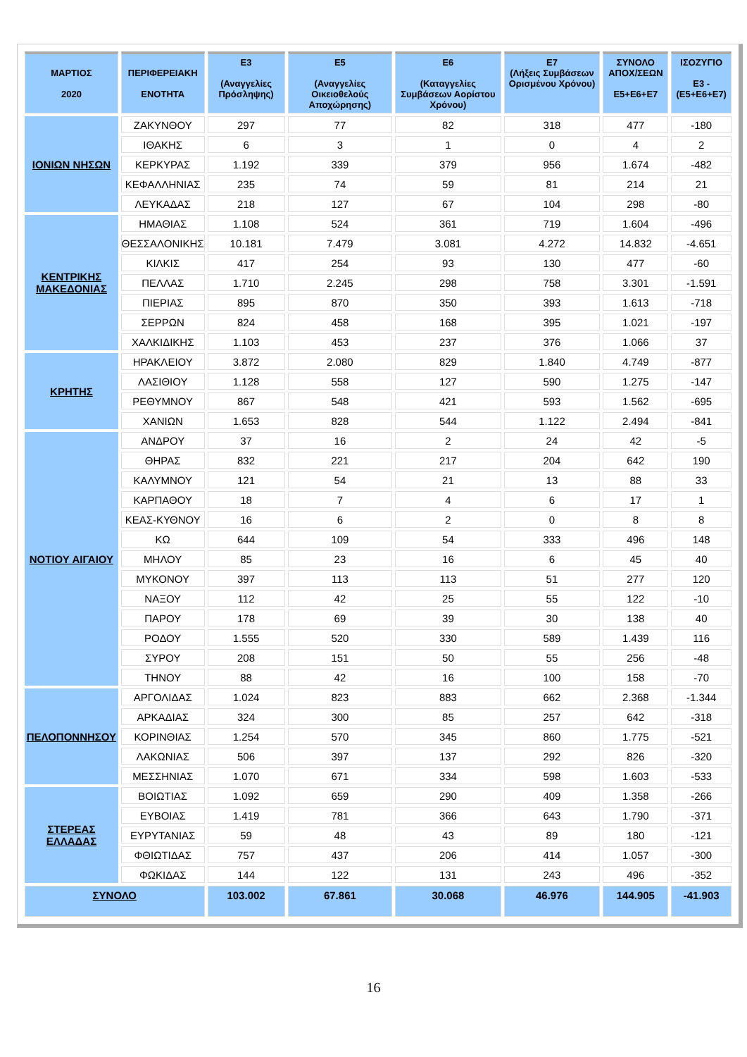| ΜΑΡΤΙΟΣ 2020 | ΠΕΡΙΦΕΡΕΙΑΚΗ ΕΝΟΤΗΤΑ | Ε3 (Αναγγελίες Πρόσληψης) | Ε5 (Αναγγελίες Οικειοθελούς Αποχώρησης) | Ε6 (Καταγγελίες Συμβάσεων Αορίστου Χρόνου) | Ε7 (Λήξεις Συμβάσεων Ορισμένου Χρόνου) | ΣΥΝΟΛΟ ΑΠΟΧ/ΣΕΩΝ Ε5+Ε6+Ε7 | ΙΣΟΖΥΓΙΟ Ε3 -(Ε5+Ε6+Ε7) |
| --- | --- | --- | --- | --- | --- | --- | --- |
| ΙΟΝΙΩΝ ΝΗΣΩΝ | ΖΑΚΥΝΘΟΥ | 297 | 77 | 82 | 318 | 477 | -180 |
| | ΙΘΑΚΗΣ | 6 | 3 | 1 | 0 | 4 | 2 |
| | ΚΕΡΚΥΡΑΣ | 1.192 | 339 | 379 | 956 | 1.674 | -482 |
| | ΚΕΦΑΛΛΗΝΙΑΣ | 235 | 74 | 59 | 81 | 214 | 21 |
| | ΛΕΥΚΑΔΑΣ | 218 | 127 | 67 | 104 | 298 | -80 |
| ΚΕΝΤΡΙΚΗΣ ΜΑΚΕΔΟΝΙΑΣ | ΗΜΑΘΙΑΣ | 1.108 | 524 | 361 | 719 | 1.604 | -496 |
| | ΘΕΣΣΑΛΟΝΙΚΗΣ | 10.181 | 7.479 | 3.081 | 4.272 | 14.832 | -4.651 |
| | ΚΙΛΚΙΣ | 417 | 254 | 93 | 130 | 477 | -60 |
| | ΠΕΛΛΑΣ | 1.710 | 2.245 | 298 | 758 | 3.301 | -1.591 |
| | ΠΙΕΡΙΑΣ | 895 | 870 | 350 | 393 | 1.613 | -718 |
| | ΣΕΡΡΩΝ | 824 | 458 | 168 | 395 | 1.021 | -197 |
| | ΧΑΛΚΙΔΙΚΗΣ | 1.103 | 453 | 237 | 376 | 1.066 | 37 |
| ΚΡΗΤΗΣ | ΗΡΑΚΛΕΙΟΥ | 3.872 | 2.080 | 829 | 1.840 | 4.749 | -877 |
| | ΛΑΣΙΘΙΟΥ | 1.128 | 558 | 127 | 590 | 1.275 | -147 |
| | ΡΕΘΥΜΝΟΥ | 867 | 548 | 421 | 593 | 1.562 | -695 |
| | ΧΑΝΙΩΝ | 1.653 | 828 | 544 | 1.122 | 2.494 | -841 |
| ΝΟΤΙΟΥ ΑΙΓΑΙΟΥ | ΑΝΔΡΟΥ | 37 | 16 | 2 | 24 | 42 | -5 |
| | ΘΗΡΑΣ | 832 | 221 | 217 | 204 | 642 | 190 |
| | ΚΑΛΥΜΝΟΥ | 121 | 54 | 21 | 13 | 88 | 33 |
| | ΚΑΡΠΑΘΟΥ | 18 | 7 | 4 | 6 | 17 | 1 |
| | ΚΕΑΣ-ΚΥΘΝΟΥ | 16 | 6 | 2 | 0 | 8 | 8 |
| | ΚΩ | 644 | 109 | 54 | 333 | 496 | 148 |
| | ΜΗΛΟΥ | 85 | 23 | 16 | 6 | 45 | 40 |
| | ΜΥΚΟΝΟΥ | 397 | 113 | 113 | 51 | 277 | 120 |
| | ΝΑΞΟΥ | 112 | 42 | 25 | 55 | 122 | -10 |
| | ΠΑΡΟΥ | 178 | 69 | 39 | 30 | 138 | 40 |
| | ΡΟΔΟΥ | 1.555 | 520 | 330 | 589 | 1.439 | 116 |
| | ΣΥΡΟΥ | 208 | 151 | 50 | 55 | 256 | -48 |
| | ΤΗΝΟΥ | 88 | 42 | 16 | 100 | 158 | -70 |
| ΠΕΛΟΠΟΝΝΗΣΟΥ | ΑΡΓΟΛΙΔΑΣ | 1.024 | 823 | 883 | 662 | 2.368 | -1.344 |
| | ΑΡΚΑΔΙΑΣ | 324 | 300 | 85 | 257 | 642 | -318 |
| | ΚΟΡΙΝΘΙΑΣ | 1.254 | 570 | 345 | 860 | 1.775 | -521 |
| | ΛΑΚΩΝΙΑΣ | 506 | 397 | 137 | 292 | 826 | -320 |
| | ΜΕΣΣΗΝΙΑΣ | 1.070 | 671 | 334 | 598 | 1.603 | -533 |
| ΣΤΕΡΕΑΣ ΕΛΛΑΔΑΣ | ΒΟΙΩΤΙΑΣ | 1.092 | 659 | 290 | 409 | 1.358 | -266 |
| | ΕΥΒΟΙΑΣ | 1.419 | 781 | 366 | 643 | 1.790 | -371 |
| | ΕΥΡΥΤΑΝΙΑΣ | 59 | 48 | 43 | 89 | 180 | -121 |
| | ΦΘΙΩΤΙΔΑΣ | 757 | 437 | 206 | 414 | 1.057 | -300 |
| | ΦΩΚΙΔΑΣ | 144 | 122 | 131 | 243 | 496 | -352 |
| ΣΥΝΟΛΟ | | 103.002 | 67.861 | 30.068 | 46.976 | 144.905 | -41.903 |
16